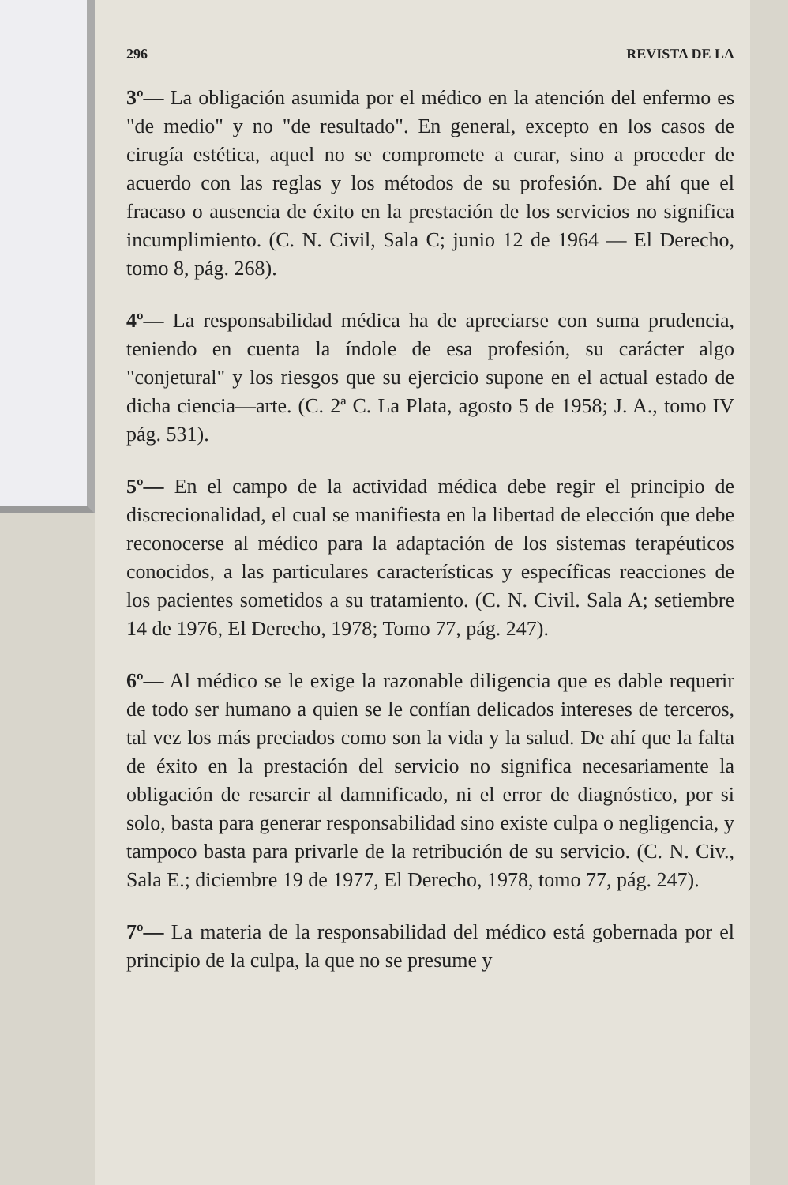296 REVISTA DE LA
3º— La obligación asumida por el médico en la atención del enfermo es "de medio" y no "de resultado". En general, excepto en los casos de cirugía estética, aquel no se compromete a curar, sino a proceder de acuerdo con las reglas y los métodos de su profesión. De ahí que el fracaso o ausencia de éxito en la prestación de los servicios no significa incumplimiento. (C. N. Civil, Sala C; junio 12 de 1964 — El Derecho, tomo 8, pág. 268).
4º— La responsabilidad médica ha de apreciarse con suma prudencia, teniendo en cuenta la índole de esa profesión, su carácter algo "conjetural" y los riesgos que su ejercicio supone en el actual estado de dicha ciencia—arte. (C. 2ª C. La Plata, agosto 5 de 1958; J. A., tomo IV pág. 531).
5º— En el campo de la actividad médica debe regir el principio de discrecionalidad, el cual se manifiesta en la libertad de elección que debe reconocerse al médico para la adaptación de los sistemas terapéuticos conocidos, a las particulares características y específicas reacciones de los pacientes sometidos a su tratamiento. (C. N. Civil. Sala A; setiembre 14 de 1976, El Derecho, 1978; Tomo 77, pág. 247).
6º— Al médico se le exige la razonable diligencia que es dable requerir de todo ser humano a quien se le confían delicados intereses de terceros, tal vez los más preciados como son la vida y la salud. De ahí que la falta de éxito en la prestación del servicio no significa necesariamente la obligación de resarcir al damnificado, ni el error de diagnóstico, por si solo, basta para generar responsabilidad sino existe culpa o negligencia, y tampoco basta para privarle de la retribución de su servicio. (C. N. Civ., Sala E.; diciembre 19 de 1977, El Derecho, 1978, tomo 77, pág. 247).
7º— La materia de la responsabilidad del médico está gobernada por el principio de la culpa, la que no se presume y